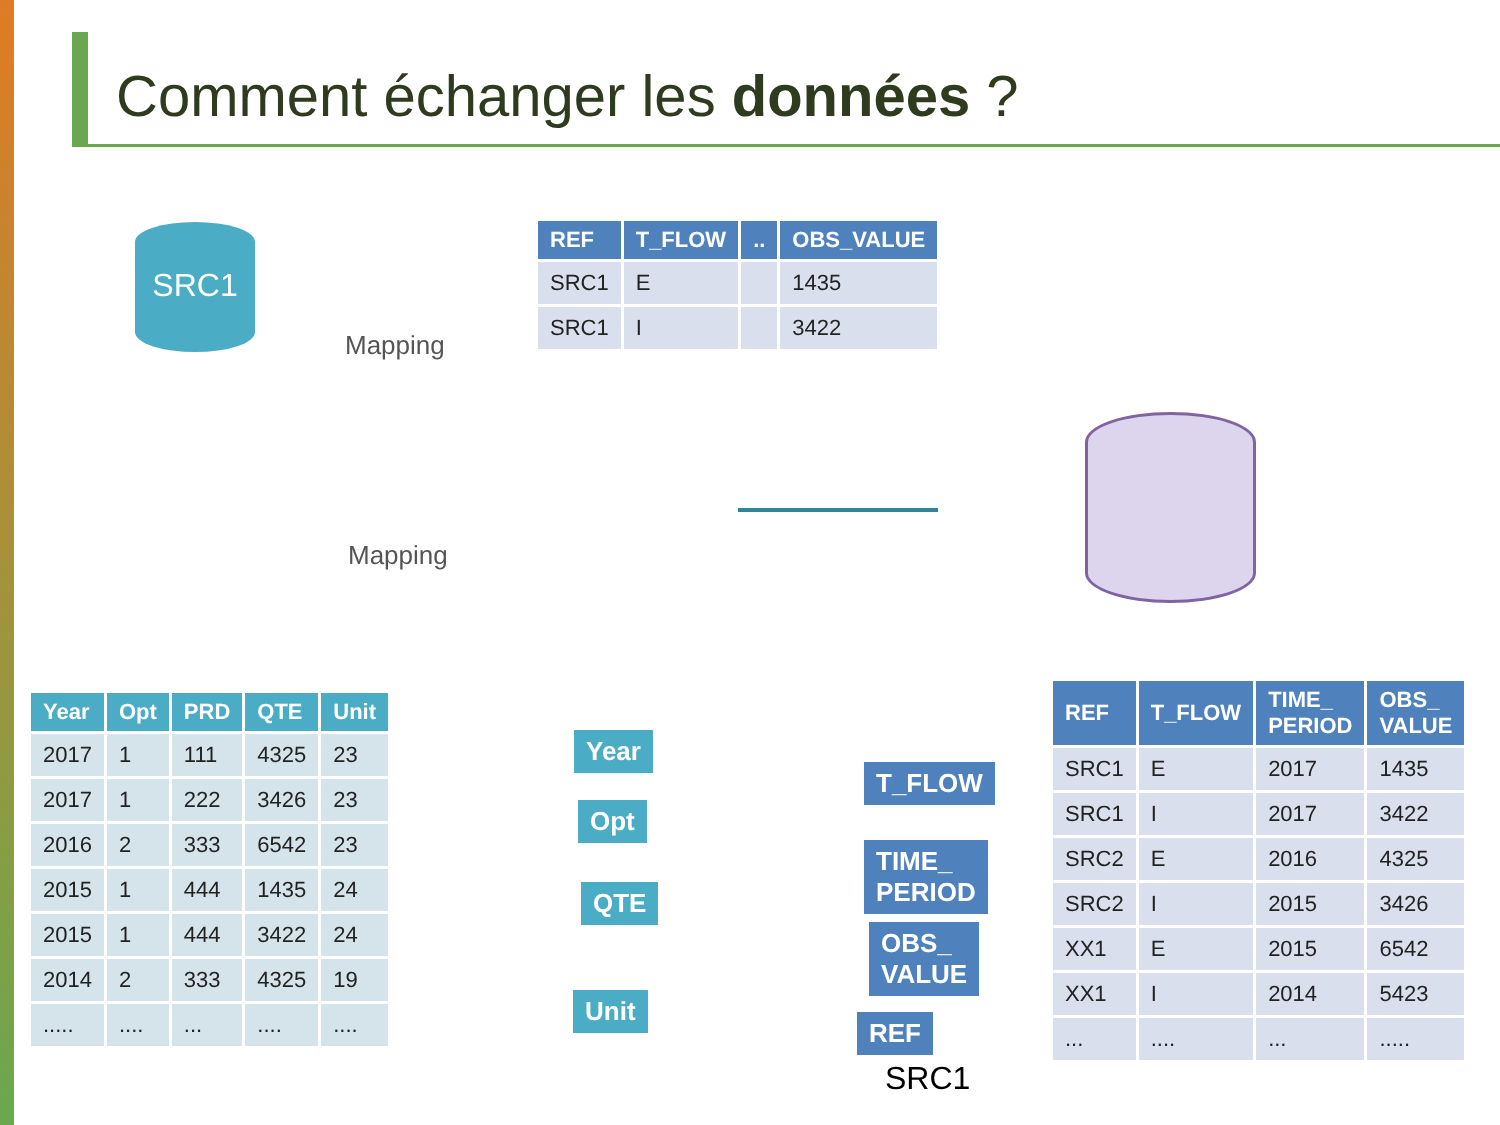Comment échanger les données ?
SRC1
Mapping
Mapping
| REF | T_FLOW | .. | OBS_VALUE |
| --- | --- | --- | --- |
| SRC1 | E | | 1435 |
| SRC1 | I | | 3422 |
| Year | Opt | PRD | QTE | Unit |
| --- | --- | --- | --- | --- |
| 2017 | 1 | 111 | 4325 | 23 |
| 2017 | 1 | 222 | 3426 | 23 |
| 2016 | 2 | 333 | 6542 | 23 |
| 2015 | 1 | 444 | 1435 | 24 |
| 2015 | 1 | 444 | 3422 | 24 |
| 2014 | 2 | 333 | 4325 | 19 |
| ..... | .... | ... | .... | .... |
Year
Opt
QTE
Unit
T_FLOW
TIME_
PERIOD
OBS_
VALUE
REF
SRC1
| REF | T_FLOW | TIME_ PERIOD | OBS_ VALUE |
| --- | --- | --- | --- |
| SRC1 | E | 2017 | 1435 |
| SRC1 | I | 2017 | 3422 |
| SRC2 | E | 2016 | 4325 |
| SRC2 | I | 2015 | 3426 |
| XX1 | E | 2015 | 6542 |
| XX1 | I | 2014 | 5423 |
| ... | .... | ... | ..... |